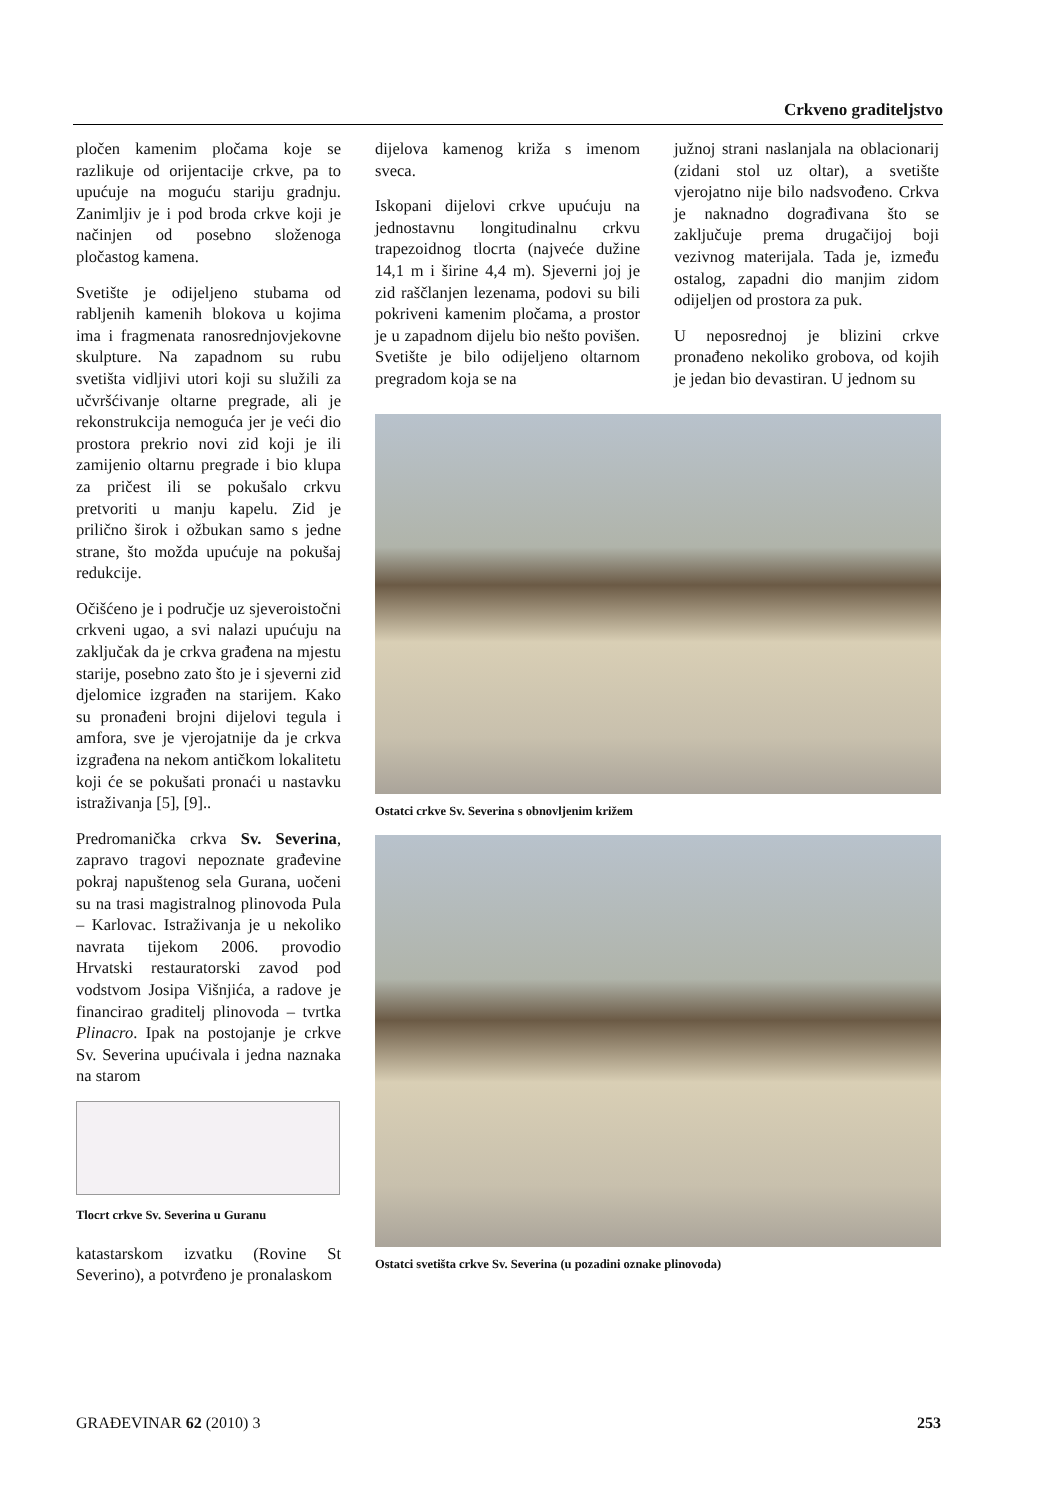Crkveno graditeljstvo
pločen kamenim pločama koje se razlikuje od orijentacije crkve, pa to upućuje na moguću stariju gradnju. Zanimljiv je i pod broda crkve koji je načinjen od posebno složenoga pločastog kamena.
Svetište je odijeljeno stubama od rabljenih kamenih blokova u kojima ima i fragmenata ranosrednjovjekovne skulpture. Na zapadnom su rubu svetišta vidljivi utori koji su služili za učvršćivanje oltarne pregrade, ali je rekonstrukcija nemoguća jer je veći dio prostora prekrio novi zid koji je ili zamijenio oltarnu pregrade i bio klupa za pričest ili se pokušalo crkvu pretvoriti u manju kapelu. Zid je prilično širok i ožbukan samo s jedne strane, što možda upućuje na pokušaj redukcije.
Očišćeno je i područje uz sjeveroistočni crkveni ugao, a svi nalazi upućuju na zaključak da je crkva građena na mjestu starije, posebno zato što je i sjeverni zid djelomice izgrađen na starijem. Kako su pronađeni brojni dijelovi tegula i amfora, sve je vjerojatnije da je crkva izgrađena na nekom antičkom lokalitetu koji će se pokušati pronaći u nastavku istraživanja [5], [9]..
Predromanička crkva Sv. Severina, zapravo tragovi nepoznate građevine pokraj napuštenog sela Gurana, uočeni su na trasi magistralnog plinovoda Pula – Karlovac. Istraživanja je u nekoliko navrata tijekom 2006. provodio Hrvatski restauratorski zavod pod vodstvom Josipa Višnjića, a radove je financirao graditelj plinovoda – tvrtka Plinacro. Ipak na postojanje je crkve Sv. Severina upućivala i jedna naznaka na starom
Tlocrt crkve Sv. Severina u Guranu
katastarskom izvatku (Rovine St Severino), a potvrđeno je pronalaskom
dijelova kamenog križa s imenom sveca.
Iskopani dijelovi crkve upućuju na jednostavnu longitudinalnu crkvu trapezoidnog tlocrta (najveće dužine 14,1 m i širine 4,4 m). Sjeverni joj je zid raščlanjen lezenama, podovi su bili pokriveni kamenim pločama, a prostor je u zapadnom dijelu bio nešto povišen. Svetište je bilo odijeljeno oltarnom pregradom koja se na
južnoj strani naslanjala na oblacionarij (zidani stol uz oltar), a svetište vjerojatno nije bilo nadsvođeno. Crkva je naknadno dograđivana što se zaključuje prema drugačijoj boji vezivnog materijala. Tada je, između ostalog, zapadni dio manjim zidom odijeljen od prostora za puk.
U neposrednoj je blizini crkve pronađeno nekoliko grobova, od kojih je jedan bio devastiran. U jednom su
Ostatci crkve Sv. Severina s obnovljenim križem
Ostatci svetišta crkve Sv. Severina (u pozadini oznake plinovoda)
GRAĐEVINAR 62 (2010) 3 253